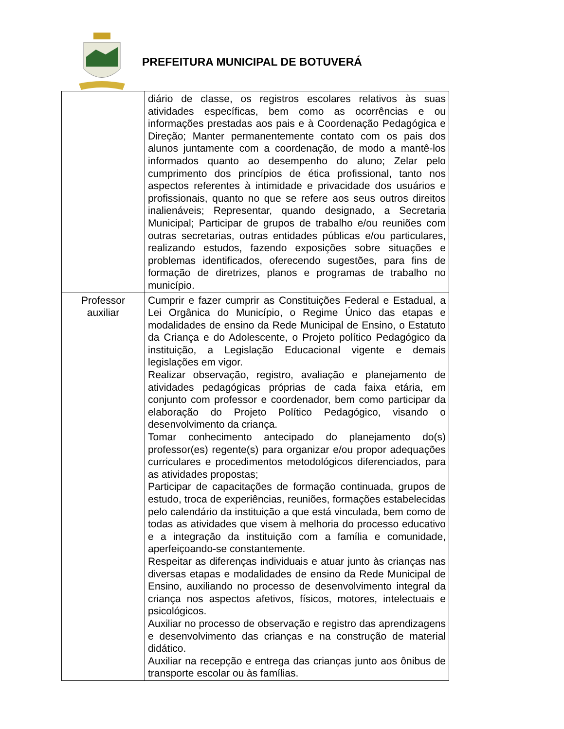PREFEITURA MUNICIPAL DE BOTUVERÁ
| | diário de classe, os registros escolares relativos às suas atividades específicas, bem como as ocorrências e ou informações prestadas aos pais e à Coordenação Pedagógica e Direção; Manter permanentemente contato com os pais dos alunos juntamente com a coordenação, de modo a mantê-los informados quanto ao desempenho do aluno; Zelar pelo cumprimento dos princípios de ética profissional, tanto nos aspectos referentes à intimidade e privacidade dos usuários e profissionais, quanto no que se refere aos seus outros direitos inalienáveis; Representar, quando designado, a Secretaria Municipal; Participar de grupos de trabalho e/ou reuniões com outras secretarias, outras entidades públicas e/ou particulares, realizando estudos, fazendo exposições sobre situações e problemas identificados, oferecendo sugestões, para fins de formação de diretrizes, planos e programas de trabalho no município. |
| Professor auxiliar | Cumprir e fazer cumprir as Constituições Federal e Estadual, a Lei Orgânica do Município, o Regime Único das etapas e modalidades de ensino da Rede Municipal de Ensino, o Estatuto da Criança e do Adolescente, o Projeto político Pedagógico da instituição, a Legislação Educacional vigente e demais legislações em vigor. Realizar observação, registro, avaliação e planejamento de atividades pedagógicas próprias de cada faixa etária, em conjunto com professor e coordenador, bem como participar da elaboração do Projeto Político Pedagógico, visando o desenvolvimento da criança. Tomar conhecimento antecipado do planejamento do(s) professor(es) regente(s) para organizar e/ou propor adequações curriculares e procedimentos metodológicos diferenciados, para as atividades propostas; Participar de capacitações de formação continuada, grupos de estudo, troca de experiências, reuniões, formações estabelecidas pelo calendário da instituição a que está vinculada, bem como de todas as atividades que visem à melhoria do processo educativo e a integração da instituição com a família e comunidade, aperfeiçoando-se constantemente. Respeitar as diferenças individuais e atuar junto às crianças nas diversas etapas e modalidades de ensino da Rede Municipal de Ensino, auxiliando no processo de desenvolvimento integral da criança nos aspectos afetivos, físicos, motores, intelectuais e psicológicos. Auxiliar no processo de observação e registro das aprendizagens e desenvolvimento das crianças e na construção de material didático. Auxiliar na recepção e entrega das crianças junto aos ônibus de transporte escolar ou às famílias. |